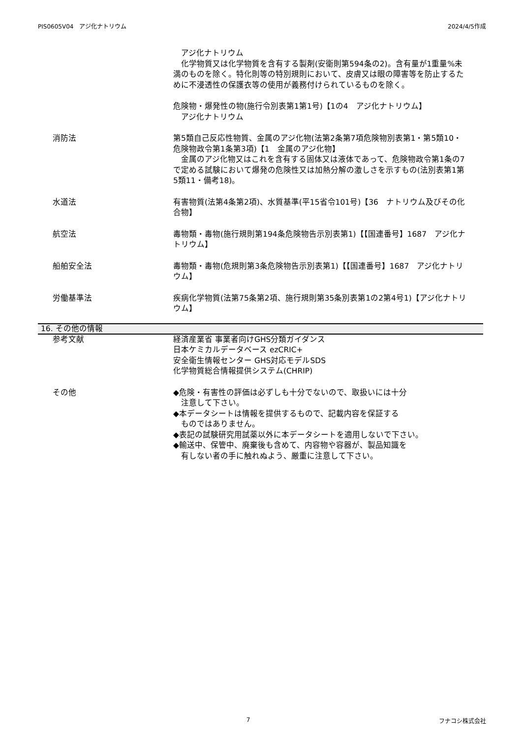PIS0605V04　アジ化ナトリウム 2024/4/5作成
　アジ化ナトリウム
　化学物質又は化学物質を含有する製剤(安衛則第594条の2)。含有量が1重量%未満のものを除く。特化則等の特別規則において、皮膚又は眼の障害等を防止するために不浸透性の保護衣等の使用が義務付けられているものを除く。
危険物・爆発性の物(施行令別表第1第1号)【1の4　アジ化ナトリウム】
　アジ化ナトリウム
消防法 第5類自己反応性物質、金属のアジ化物(法第2条第7項危険物別表第1・第5類10・危険物政令第1条第3項)【1　金属のアジ化物】
　金属のアジ化物又はこれを含有する固体又は液体であって、危険物政令第1条の7で定める試験において爆発の危険性又は加熱分解の激しさを示すもの(法別表第1第5類11・備考18)。
水道法 有害物質(法第4条第2項)、水質基準(平15省令101号)【36　ナトリウム及びその化合物】
航空法 毒物類・毒物(施行規則第194条危険物告示別表第1)【【国連番号】1687　アジ化ナトリウム】
船舶安全法 毒物類・毒物(危規則第3条危険物告示別表第1)【【国連番号】1687　アジ化ナトリウム】
労働基準法 疾病化学物質(法第75条第2項、施行規則第35条別表第1の2第4号1)【アジ化ナトリウム】
16. その他の情報
参考文献 経済産業省 事業者向けGHS分類ガイダンス
日本ケミカルデータベース ezCRIC+
安全衛生情報センター GHS対応モデルSDS
化学物質総合情報提供システム(CHRIP)
その他 ◆危険・有害性の評価は必ずしも十分でないので、取扱いには十分
　注意して下さい。
◆本データシートは情報を提供するもので、記載内容を保証する
　ものではありません。
◆表記の試験研究用試薬以外に本データシートを適用しないで下さい。
◆輸送中、保管中、廃棄後も含めて、内容物や容器が、製品知識を
　有しない者の手に触れぬよう、厳重に注意して下さい。
7 フナコシ株式会社